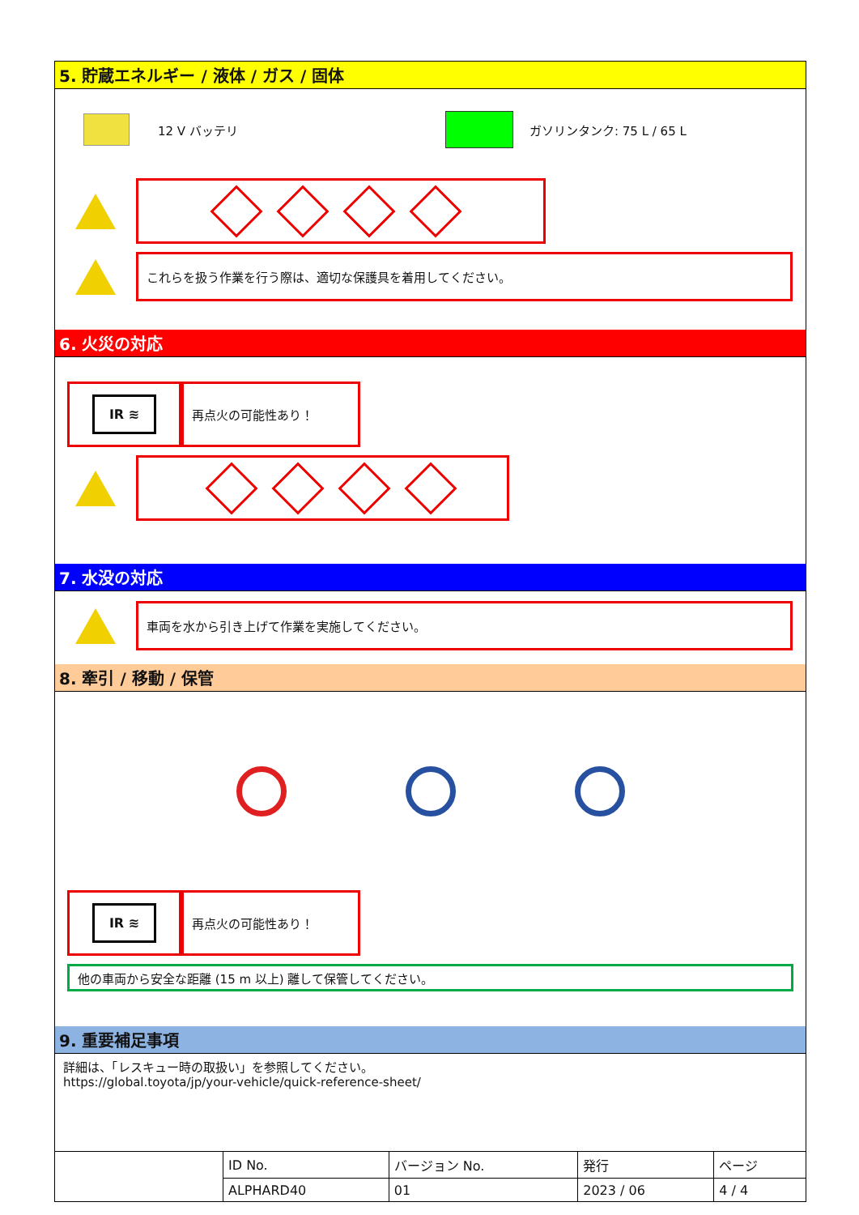5. 貯蔵エネルギー / 液体 / ガス / 固体
12 V バッテリ ガソリンタンク: 75 L / 65 L
これらを扱う作業を行う際は、適切な保護具を着用してください。
6. 火災の対応
IR ≋
再点火の可能性あり！
7. 水没の対応
車両を水から引き上げて作業を実施してください。
8. 牽引 / 移動 / 保管
IR ≋
再点火の可能性あり！
他の車両から安全な距離 (15 m 以上) 離して保管してください。
9. 重要補足事項
詳細は、「レスキュー時の取扱い」を参照してください。
https://global.toyota/jp/your-vehicle/quick-reference-sheet/
| | ID No. | バージョン No. | 発行 | ページ |
| | ALPHARD40 | 01 | 2023 / 06 | 4 / 4 |